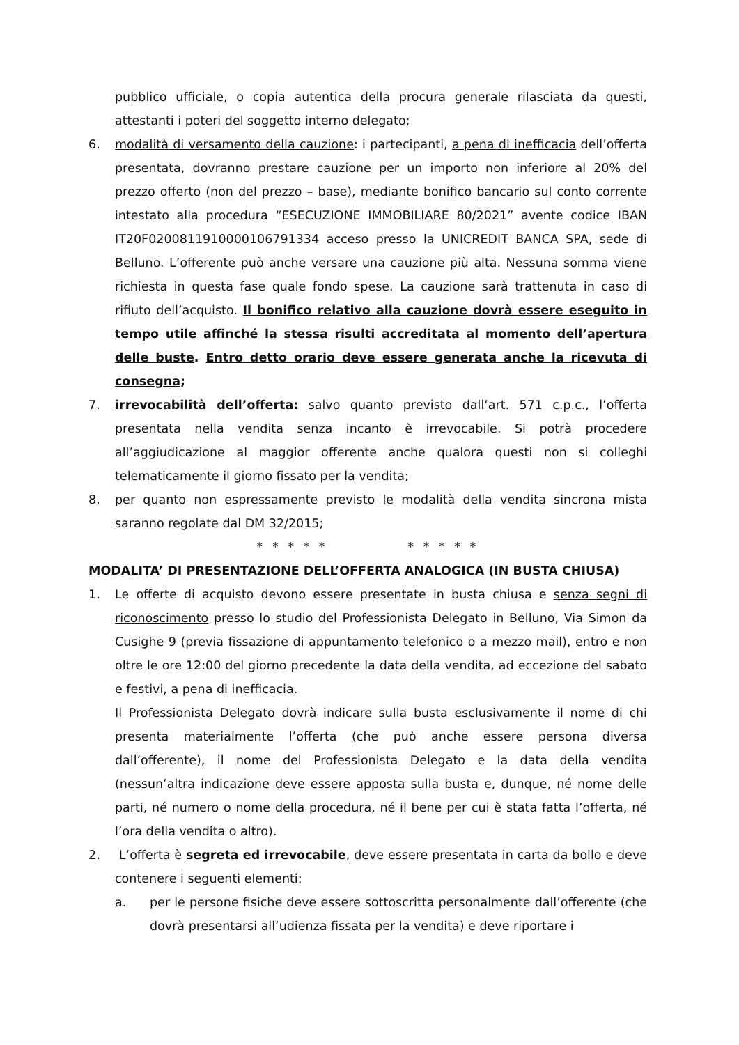pubblico ufficiale, o copia autentica della procura generale rilasciata da questi, attestanti i poteri del soggetto interno delegato;
6. modalità di versamento della cauzione: i partecipanti, a pena di inefficacia dell’offerta presentata, dovranno prestare cauzione per un importo non inferiore al 20% del prezzo offerto (non del prezzo – base), mediante bonifico bancario sul conto corrente intestato alla procedura “ESECUZIONE IMMOBILIARE 80/2021” avente codice IBAN IT20F0200811910000106791334 acceso presso la UNICREDIT BANCA SPA, sede di Belluno. L’offerente può anche versare una cauzione più alta. Nessuna somma viene richiesta in questa fase quale fondo spese. La cauzione sarà trattenuta in caso di rifiuto dell’acquisto. Il bonifico relativo alla cauzione dovrà essere eseguito in tempo utile affinché la stessa risulti accreditata al momento dell’apertura delle buste. Entro detto orario deve essere generata anche la ricevuta di consegna;
7. irrevocabilità dell’offerta: salvo quanto previsto dall’art. 571 c.p.c., l’offerta presentata nella vendita senza incanto è irrevocabile. Si potrà procedere all’aggiudicazione al maggior offerente anche qualora questi non si colleghi telematicamente il giorno fissato per la vendita;
8. per quanto non espressamente previsto le modalità della vendita sincrona mista saranno regolate dal DM 32/2015;
* * * * * * * * * *
MODALITA’ DI PRESENTAZIONE DELL’OFFERTA ANALOGICA (IN BUSTA CHIUSA)
1. Le offerte di acquisto devono essere presentate in busta chiusa e senza segni di riconoscimento presso lo studio del Professionista Delegato in Belluno, Via Simon da Cusighe 9 (previa fissazione di appuntamento telefonico o a mezzo mail), entro e non oltre le ore 12:00 del giorno precedente la data della vendita, ad eccezione del sabato e festivi, a pena di inefficacia.
Il Professionista Delegato dovrà indicare sulla busta esclusivamente il nome di chi presenta materialmente l’offerta (che può anche essere persona diversa dall’offerente), il nome del Professionista Delegato e la data della vendita (nessun’altra indicazione deve essere apposta sulla busta e, dunque, né nome delle parti, né numero o nome della procedura, né il bene per cui è stata fatta l’offerta, né l’ora della vendita o altro).
2. L’offerta è segreta ed irrevocabile, deve essere presentata in carta da bollo e deve contenere i seguenti elementi:
a. per le persone fisiche deve essere sottoscritta personalmente dall’offerente (che dovrà presentarsi all’udienza fissata per la vendita) e deve riportare i